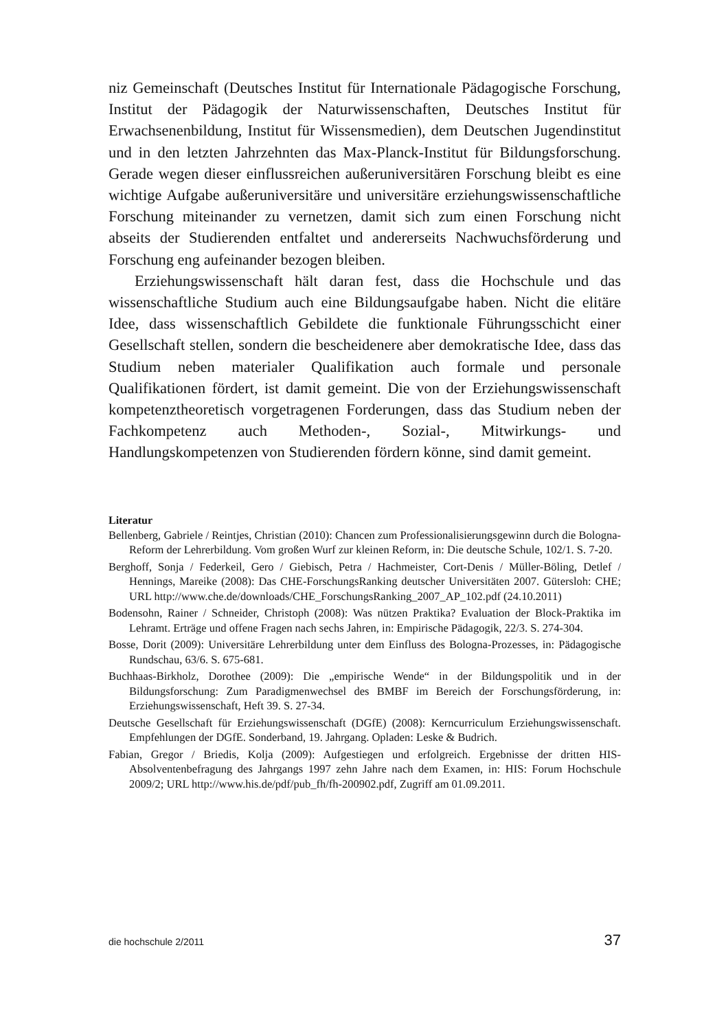niz Gemeinschaft (Deutsches Institut für Internationale Pädagogische Forschung, Institut der Pädagogik der Naturwissenschaften, Deutsches Institut für Erwachsenenbildung, Institut für Wissensmedien), dem Deutschen Jugendinstitut und in den letzten Jahrzehnten das Max-Planck-Institut für Bildungsforschung. Gerade wegen dieser einflussreichen außeruniversitären Forschung bleibt es eine wichtige Aufgabe außeruniversitäre und universitäre erziehungswissenschaftliche Forschung miteinander zu vernetzen, damit sich zum einen Forschung nicht abseits der Studierenden entfaltet und andererseits Nachwuchsförderung und Forschung eng aufeinander bezogen bleiben.
Erziehungswissenschaft hält daran fest, dass die Hochschule und das wissenschaftliche Studium auch eine Bildungsaufgabe haben. Nicht die elitäre Idee, dass wissenschaftlich Gebildete die funktionale Führungsschicht einer Gesellschaft stellen, sondern die bescheidenere aber demokratische Idee, dass das Studium neben materialer Qualifikation auch formale und personale Qualifikationen fördert, ist damit gemeint. Die von der Erziehungswissenschaft kompetenztheoretisch vorgetragenen Forderungen, dass das Studium neben der Fachkompetenz auch Methoden-, Sozial-, Mitwirkungs- und Handlungskompetenzen von Studierenden fördern könne, sind damit gemeint.
Literatur
Bellenberg, Gabriele / Reintjes, Christian (2010): Chancen zum Professionalisierungsgewinn durch die Bologna-Reform der Lehrerbildung. Vom großen Wurf zur kleinen Reform, in: Die deutsche Schule, 102/1. S. 7-20.
Berghoff, Sonja / Federkeil, Gero / Giebisch, Petra / Hachmeister, Cort-Denis / Müller-Böling, Detlef / Hennings, Mareike (2008): Das CHE-ForschungsRanking deutscher Universitäten 2007. Gütersloh: CHE; URL http://www.che.de/downloads/CHE_ForschungsRanking_2007_AP_102.pdf (24.10.2011)
Bodensohn, Rainer / Schneider, Christoph (2008): Was nützen Praktika? Evaluation der Block-Praktika im Lehramt. Erträge und offene Fragen nach sechs Jahren, in: Empirische Pädagogik, 22/3. S. 274-304.
Bosse, Dorit (2009): Universitäre Lehrerbildung unter dem Einfluss des Bologna-Prozesses, in: Pädagogische Rundschau, 63/6. S. 675-681.
Buchhaas-Birkholz, Dorothee (2009): Die „empirische Wende“ in der Bildungspolitik und in der Bildungsforschung: Zum Paradigmenwechsel des BMBF im Bereich der Forschungsförderung, in: Erziehungswissenschaft, Heft 39. S. 27-34.
Deutsche Gesellschaft für Erziehungswissenschaft (DGfE) (2008): Kerncurriculum Erziehungswissenschaft. Empfehlungen der DGfE. Sonderband, 19. Jahrgang. Opladen: Leske & Budrich.
Fabian, Gregor / Briedis, Kolja (2009): Aufgestiegen und erfolgreich. Ergebnisse der dritten HIS-Absolventenbefragung des Jahrgangs 1997 zehn Jahre nach dem Examen, in: HIS: Forum Hochschule 2009/2; URL http://www.his.de/pdf/pub_fh/fh-200902.pdf, Zugriff am 01.09.2011.
die hochschule 2/2011 37